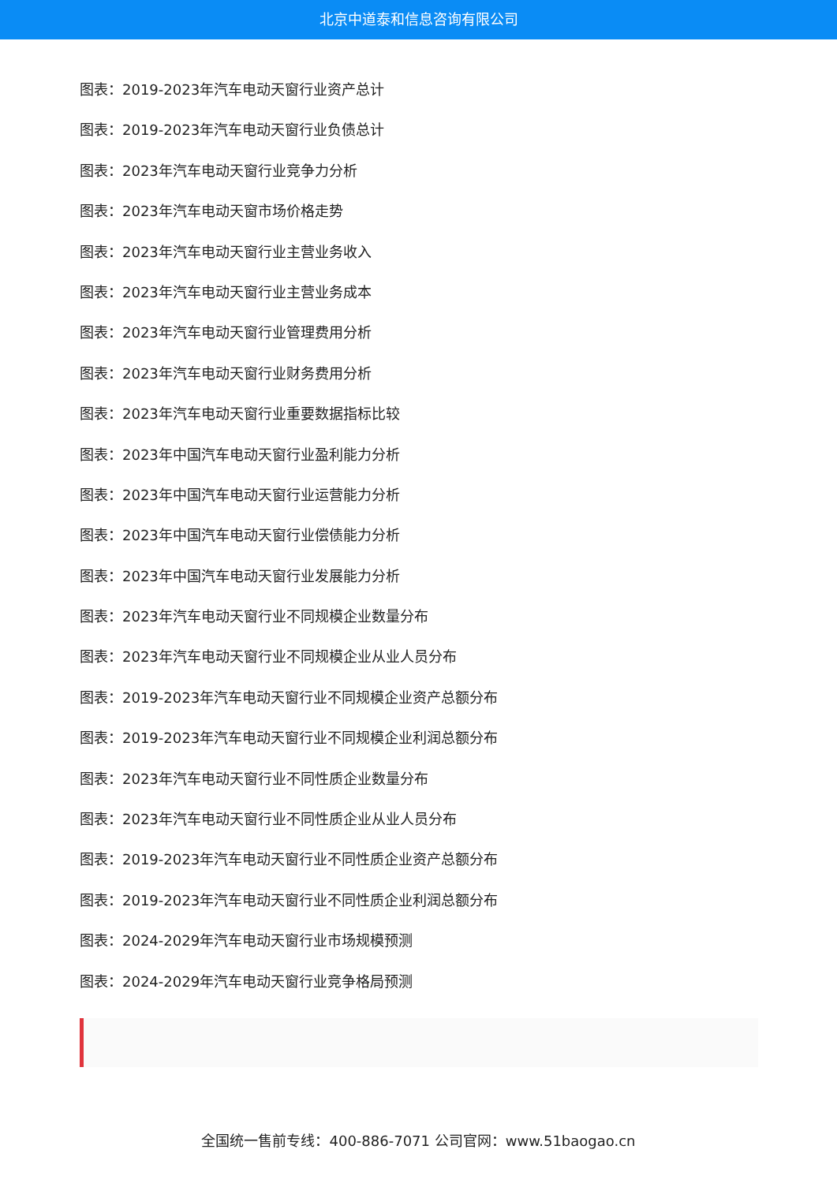北京中道泰和信息咨询有限公司
图表：2019-2023年汽车电动天窗行业资产总计
图表：2019-2023年汽车电动天窗行业负债总计
图表：2023年汽车电动天窗行业竞争力分析
图表：2023年汽车电动天窗市场价格走势
图表：2023年汽车电动天窗行业主营业务收入
图表：2023年汽车电动天窗行业主营业务成本
图表：2023年汽车电动天窗行业管理费用分析
图表：2023年汽车电动天窗行业财务费用分析
图表：2023年汽车电动天窗行业重要数据指标比较
图表：2023年中国汽车电动天窗行业盈利能力分析
图表：2023年中国汽车电动天窗行业运营能力分析
图表：2023年中国汽车电动天窗行业偿债能力分析
图表：2023年中国汽车电动天窗行业发展能力分析
图表：2023年汽车电动天窗行业不同规模企业数量分布
图表：2023年汽车电动天窗行业不同规模企业从业人员分布
图表：2019-2023年汽车电动天窗行业不同规模企业资产总额分布
图表：2019-2023年汽车电动天窗行业不同规模企业利润总额分布
图表：2023年汽车电动天窗行业不同性质企业数量分布
图表：2023年汽车电动天窗行业不同性质企业从业人员分布
图表：2019-2023年汽车电动天窗行业不同性质企业资产总额分布
图表：2019-2023年汽车电动天窗行业不同性质企业利润总额分布
图表：2024-2029年汽车电动天窗行业市场规模预测
图表：2024-2029年汽车电动天窗行业竞争格局预测
全国统一售前专线：400-886-7071 公司官网：www.51baogao.cn